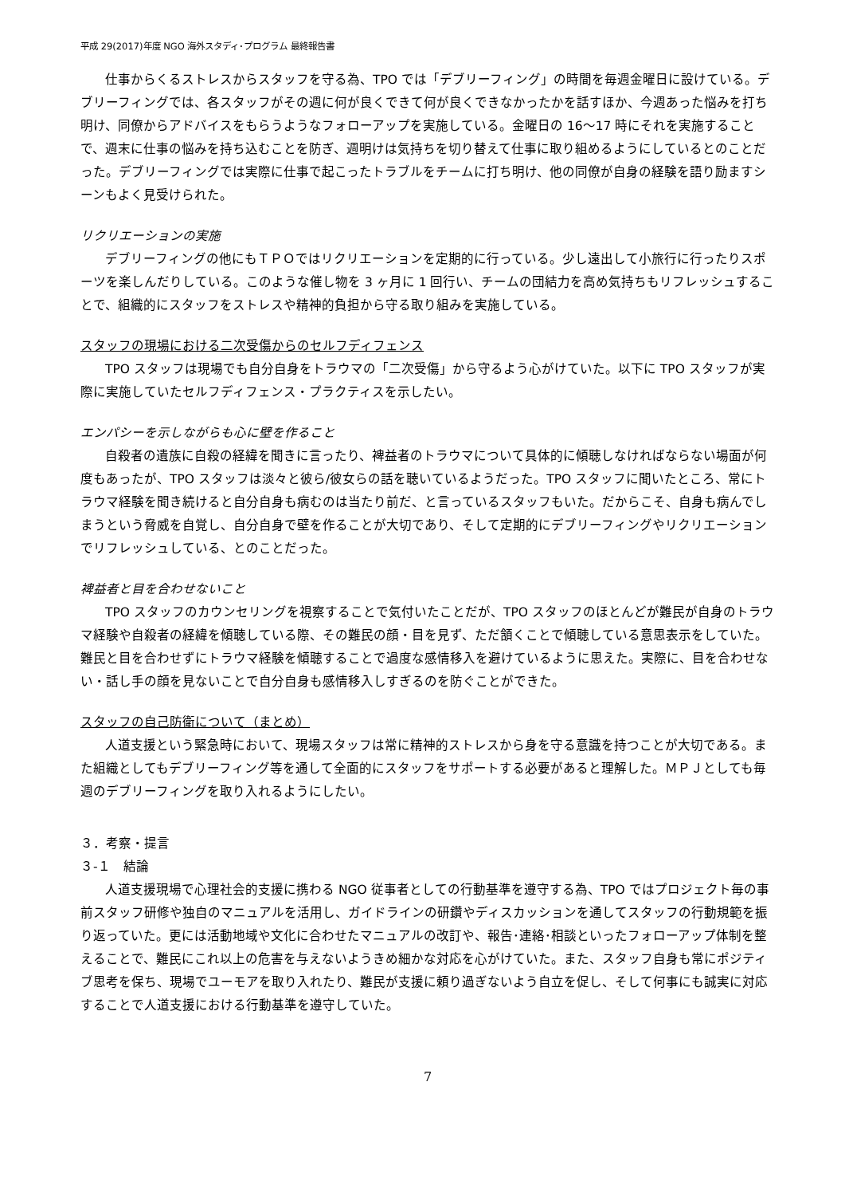平成 29(2017)年度 NGO 海外スタディ･プログラム 最終報告書
仕事からくるストレスからスタッフを守る為、TPO では「デブリーフィング」の時間を毎週金曜日に設けている。デブリーフィングでは、各スタッフがその週に何が良くできて何が良くできなかったかを話すほか、今週あった悩みを打ち明け、同僚からアドバイスをもらうようなフォローアップを実施している。金曜日の 16～17 時にそれを実施することで、週末に仕事の悩みを持ち込むことを防ぎ、週明けは気持ちを切り替えて仕事に取り組めるようにしているとのことだった。デブリーフィングでは実際に仕事で起こったトラブルをチームに打ち明け、他の同僚が自身の経験を語り励ますシーンもよく見受けられた。
リクリエーションの実施
デブリーフィングの他にもＴＰＯではリクリエーションを定期的に行っている。少し遠出して小旅行に行ったりスポーツを楽しんだりしている。このような催し物を 3 ヶ月に 1 回行い、チームの団結力を高め気持ちもリフレッシュすることで、組織的にスタッフをストレスや精神的負担から守る取り組みを実施している。
スタッフの現場における二次受傷からのセルフディフェンス
TPO スタッフは現場でも自分自身をトラウマの「二次受傷」から守るよう心がけていた。以下に TPO スタッフが実際に実施していたセルフディフェンス・プラクティスを示したい。
エンパシーを示しながらも心に壁を作ること
自殺者の遺族に自殺の経緯を聞きに言ったり、裨益者のトラウマについて具体的に傾聴しなければならない場面が何度もあったが、TPO スタッフは淡々と彼ら/彼女らの話を聴いているようだった。TPO スタッフに聞いたところ、常にトラウマ経験を聞き続けると自分自身も病むのは当たり前だ、と言っているスタッフもいた。だからこそ、自身も病んでしまうという脅威を自覚し、自分自身で壁を作ることが大切であり、そして定期的にデブリーフィングやリクリエーションでリフレッシュしている、とのことだった。
裨益者と目を合わせないこと
TPO スタッフのカウンセリングを視察することで気付いたことだが、TPO スタッフのほとんどが難民が自身のトラウマ経験や自殺者の経緯を傾聴している際、その難民の顔・目を見ず、ただ頷くことで傾聴している意思表示をしていた。難民と目を合わせずにトラウマ経験を傾聴することで過度な感情移入を避けているように思えた。実際に、目を合わせない・話し手の顔を見ないことで自分自身も感情移入しすぎるのを防ぐことができた。
スタッフの自己防衛について（まとめ）
人道支援という緊急時において、現場スタッフは常に精神的ストレスから身を守る意識を持つことが大切である。また組織としてもデブリーフィング等を通して全面的にスタッフをサポートする必要があると理解した。ＭＰＪとしても毎週のデブリーフィングを取り入れるようにしたい。
３．考察・提言
３-１　結論
人道支援現場で心理社会的支援に携わる NGO 従事者としての行動基準を遵守する為、TPO ではプロジェクト毎の事前スタッフ研修や独自のマニュアルを活用し、ガイドラインの研鑽やディスカッションを通してスタッフの行動規範を振り返っていた。更には活動地域や文化に合わせたマニュアルの改訂や、報告･連絡･相談といったフォローアップ体制を整えることで、難民にこれ以上の危害を与えないようきめ細かな対応を心がけていた。また、スタッフ自身も常にポジティブ思考を保ち、現場でユーモアを取り入れたり、難民が支援に頼り過ぎないよう自立を促し、そして何事にも誠実に対応することで人道支援における行動基準を遵守していた。
7